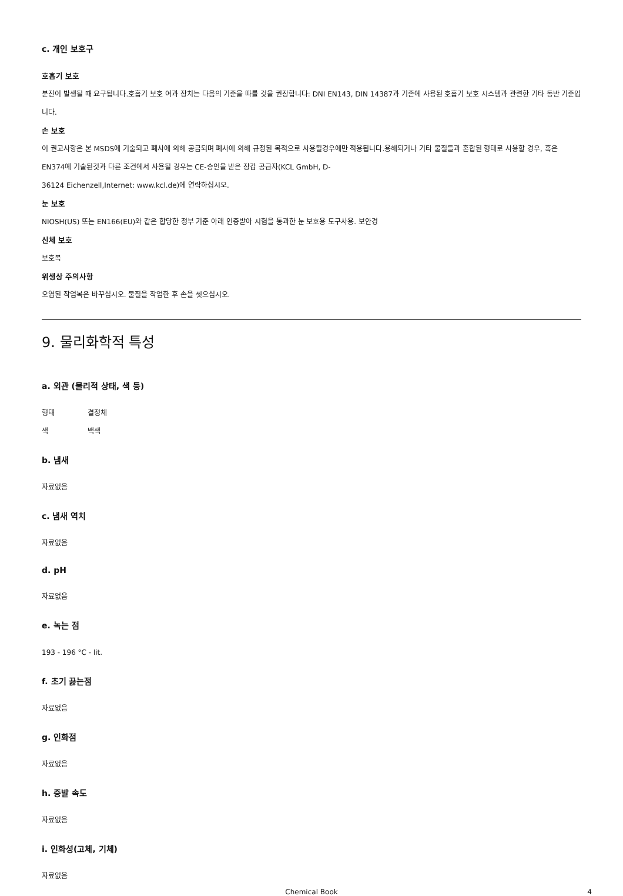c. 개인 보호구
호흡기 보호
분진이 발생될 때 요구됩니다.호흡기 보호 여과 장치는 다음의 기준을 따를 것을 권장합니다: DNI EN143, DIN 14387과 기존에 사용된 호흡기 보호 시스템과 관련한 기타 동반 기준입니다.
손 보호
이 권고사항은 본 MSDS에 기술되고 폐사에 의해 공급되며 폐사에 의해 규정된 목적으로 사용될경우에만 적용됩니다.용해되거나 기타 물질들과 혼합된 형태로 사용할 경우, 혹은 EN374에 기술된것과 다른 조건에서 사용될 경우는 CE-승인을 받은 장갑 공급자(KCL GmbH, D-
36124 Eichenzell,Internet: www.kcl.de)에 연락하십시오.
눈 보호
NIOSH(US) 또는 EN166(EU)와 같은 합당한 정부 기준 아래 인증받아 시험을 통과한 눈 보호용 도구사용. 보안경
신체 보호
보호복
위생상 주의사항
오염된 작업복은 바꾸십시오. 물질을 작업한 후 손을 씻으십시오.
9. 물리화학적 특성
a. 외관 (물리적 상태, 색 등)
형태 결정체
색 백색
b. 냄새
자료없음
c. 냄새 역치
자료없음
d. pH
자료없음
e. 녹는 점
193 - 196 °C - lit.
f. 초기 끓는점
자료없음
g. 인화점
자료없음
h. 증발 속도
자료없음
i. 인화성(고체, 기체)
자료없음
Chemical Book 4